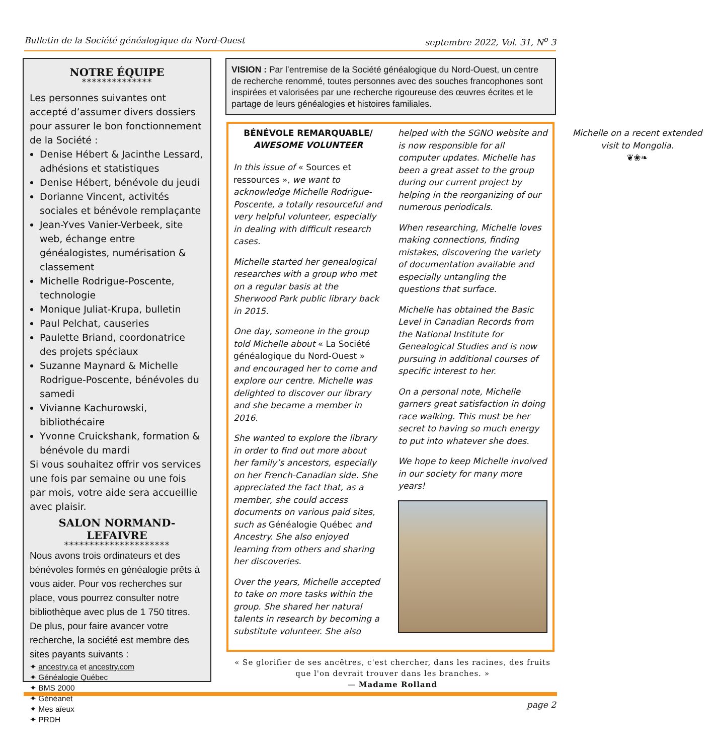Bulletin de la Société généalogique du Nord-Ouest septembre 2022, Vol. 31, N<sup>o</sup> 3
NOTRE ÉQUIPE
**************
Les personnes suivantes ont accepté d’assumer divers dossiers pour assurer le bon fonctionnement de la Société :
Denise Hébert & Jacinthe Lessard, adhésions et statistiques
Denise Hébert, bénévole du jeudi
Dorianne Vincent, activités sociales et bénévole remplaçante
Jean-Yves Vanier-Verbeek, site web, échange entre généalogistes, numérisation & classement
Michelle Rodrigue-Poscente, technologie
Monique Juliat-Krupa, bulletin
Paul Pelchat, causeries
Paulette Briand, coordonatrice des projets spéciaux
Suzanne Maynard & Michelle Rodrigue-Poscente, bénévoles du samedi
Vivianne Kachurowski, bibliothécaire
Yvonne Cruickshank, formation & bénévole du mardi
Si vous souhaitez offrir vos services une fois par semaine ou une fois par mois, votre aide sera accueillie avec plaisir.
SALON NORMAND-LEFAIVRE
*********************
Nous avons trois ordinateurs et des bénévoles formés en généalogie prêts à vous aider. Pour vos recherches sur place, vous pourrez consulter notre bibliothèque avec plus de 1 750 titres.
De plus, pour faire avancer votre recherche, la société est membre des sites payants suivants :
✦ ancestry.ca et ancestry.com
✦ Généalogie Québec
✦ BMS 2000
✦ Généanet
✦ Mes aïeux
✦ PRDH
VISION : Par l’entremise de la Société généalogique du Nord-Ouest, un centre de recherche renommé, toutes personnes avec des souches francophones sont inspirées et valorisées par une recherche rigoureuse des œuvres écrites et le partage de leurs généalogies et histoires familiales.
BÉNÉVOLE REMARQUABLE/
AWESOME VOLUNTEER
In this issue of « Sources et ressources », we want to acknowledge Michelle Rodrigue-Poscente, a totally resourceful and very helpful volunteer, especially in dealing with difficult research cases.
Michelle started her genealogical researches with a group who met on a regular basis at the Sherwood Park public library back in 2015.
One day, someone in the group told Michelle about « La Société généalogique du Nord-Ouest » and encouraged her to come and explore our centre. Michelle was delighted to discover our library and she became a member in 2016.
She wanted to explore the library in order to find out more about her family’s ancestors, especially on her French-Canadian side. She appreciated the fact that, as a member, she could access documents on various paid sites, such as Généalogie Québec and Ancestry. She also enjoyed learning from others and sharing her discoveries.
Over the years, Michelle accepted to take on more tasks within the group. She shared her natural talents in research by becoming a substitute volunteer. She also helped with the SGNO website and is now responsible for all computer updates. Michelle has been a great asset to the group during our current project by helping in the reorganizing of our numerous periodicals.
When researching, Michelle loves making connections, finding mistakes, discovering the variety of documentation available and especially untangling the questions that surface.
Michelle has obtained the Basic Level in Canadian Records from the National Institute for Genealogical Studies and is now pursuing in additional courses of specific interest to her.
On a personal note, Michelle garners great satisfaction in doing race walking. This must be her secret to having so much energy to put into whatever she does.
We hope to keep Michelle involved in our society for many more years!
Michelle on a recent extended visit to Mongolia.
❦❀❧
« Se glorifier de ses ancêtres, c'est chercher, dans les racines, des fruits que l'on devrait trouver dans les branches. »
— Madame Rolland
page 2